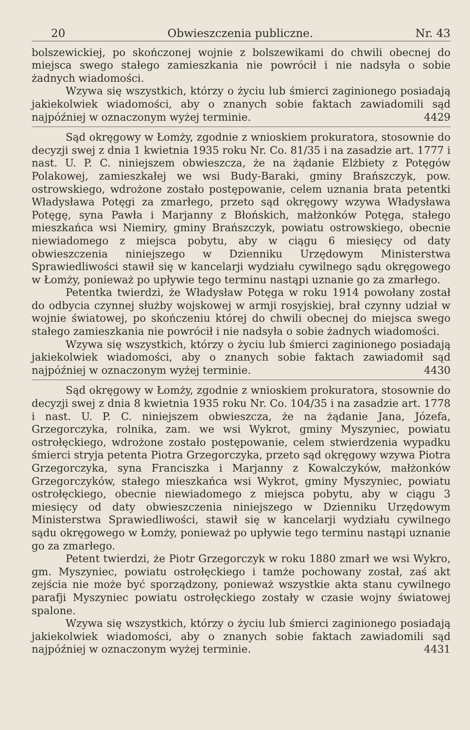20 Obwieszczenia publiczne. Nr. 43
bolszewickiej, po skończonej wojnie z bolszewikami do chwili obecnej do miejsca swego stałego zamieszkania nie powrócił i nie nadsyła o sobie żadnych wiadomości.
Wzywa się wszystkich, którzy o życiu lub śmierci zaginionego posiadają jakiekolwiek wiadomości, aby o znanych sobie faktach zawiadomili sąd najpóźniej w oznaczonym wyżej terminie. 4429
Sąd okręgowy w Łomży, zgodnie z wnioskiem prokuratora, stosownie do decyzji swej z dnia 1 kwietnia 1935 roku Nr. Co. 81/35 i na zasadzie art. 1777 i nast. U. P. C. niniejszem obwieszcza, że na żądanie Elżbiety z Potęgów Polakowej, zamieszkałej we wsi Budy-Baraki, gminy Brańszczyk, pow. ostrowskiego, wdrożone zostało postępowanie, celem uznania brata petentki Władysława Potęgi za zmarłego, przeto sąd okręgowy wzywa Władysława Potęgę, syna Pawła i Marjanny z Błońskich, małżonków Potęga, stałego mieszkańca wsi Niemiry, gminy Brańszczyk, powiatu ostrowskiego, obecnie niewiadomego z miejsca pobytu, aby w ciągu 6 miesięcy od daty obwieszczenia niniejszego w Dzienniku Urzędowym Ministerstwa Sprawiedliwości stawił się w kancelarji wydziału cywilnego sądu okręgowego w Łomży, ponieważ po upływie tego terminu nastąpi uznanie go za zmarłego.
Petentka twierdzi, że Władysław Potęga w roku 1914 powołany został do odbycia czynnej służby wojskowej w armji rosyjskiej, brał czynny udział w wojnie światowej, po skończeniu której do chwili obecnej do miejsca swego stałego zamieszkania nie powrócił i nie nadsyła o sobie żadnych wiadomości.
Wzywa się wszystkich, którzy o życiu lub śmierci zaginionego posiadają jakiekolwiek wiadomości, aby o znanych sobie faktach zawiadomił sąd najpóźniej w oznaczonym wyżej terminie. 4430
Sąd okręgowy w Łomży, zgodnie z wnioskiem prokuratora, stosownie do decyzji swej z dnia 8 kwietnia 1935 roku Nr. Co. 104/35 i na zasadzie art. 1778 i nast. U. P. C. niniejszem obwieszcza, że na żądanie Jana, Józefa, Grzegorczyka, rolnika, zam. we wsi Wykrot, gminy Myszyniec, powiatu ostrołęckiego, wdrożone zostało postępowanie, celem stwierdzenia wypadku śmierci stryja petenta Piotra Grzegorczyka, przeto sąd okręgowy wzywa Piotra Grzegorczyka, syna Franciszka i Marjanny z Kowalczyków, małżonków Grzegorczyków, stałego mieszkańca wsi Wykrot, gminy Myszyniec, powiatu ostrołęckiego, obecnie niewiadomego z miejsca pobytu, aby w ciągu 3 miesięcy od daty obwieszczenia niniejszego w Dzienniku Urzędowym Ministerstwa Sprawiedliwości, stawił się w kancelarji wydziału cywilnego sądu okręgowego w Łomży, ponieważ po upływie tego terminu nastąpi uznanie go za zmarłego.
Petent twierdzi, że Piotr Grzegorczyk w roku 1880 zmarł we wsi Wykro, gm. Myszyniec, powiatu ostrołęckiego i tamże pochowany został, zaś akt zejścia nie może być sporządzony, ponieważ wszystkie akta stanu cywilnego parafji Myszyniec powiatu ostrołęckiego zostały w czasie wojny światowej spalone.
Wzywa się wszystkich, którzy o życiu lub śmierci zaginionego posiadają jakiekolwiek wiadomości, aby o znanych sobie faktach zawiadomili sąd najpóźniej w oznaczonym wyżej terminie. 4431